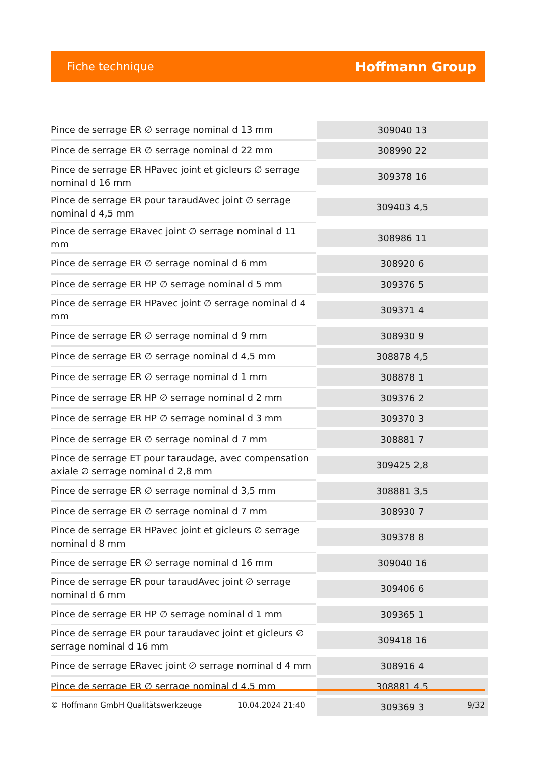Fiche technique
Hoffmann Group
| Pince de serrage ER ∅ serrage nominal d 13 mm | 309040 13 |
| Pince de serrage ER ∅ serrage nominal d 22 mm | 308990 22 |
| Pince de serrage ER HPavec joint et gicleurs ∅ serrage nominal d 16 mm | 309378 16 |
| Pince de serrage ER pour taraudAvec joint ∅ serrage nominal d 4,5 mm | 309403 4,5 |
| Pince de serrage ERavec joint ∅ serrage nominal d 11 mm | 308986 11 |
| Pince de serrage ER ∅ serrage nominal d 6 mm | 308920 6 |
| Pince de serrage ER HP ∅ serrage nominal d 5 mm | 309376 5 |
| Pince de serrage ER HPavec joint ∅ serrage nominal d 4 mm | 309371 4 |
| Pince de serrage ER ∅ serrage nominal d 9 mm | 308930 9 |
| Pince de serrage ER ∅ serrage nominal d 4,5 mm | 308878 4,5 |
| Pince de serrage ER ∅ serrage nominal d 1 mm | 308878 1 |
| Pince de serrage ER HP ∅ serrage nominal d 2 mm | 309376 2 |
| Pince de serrage ER HP ∅ serrage nominal d 3 mm | 309370 3 |
| Pince de serrage ER ∅ serrage nominal d 7 mm | 308881 7 |
| Pince de serrage ET pour taraudage, avec compensation axiale ∅ serrage nominal d 2,8 mm | 309425 2,8 |
| Pince de serrage ER ∅ serrage nominal d 3,5 mm | 308881 3,5 |
| Pince de serrage ER ∅ serrage nominal d 7 mm | 308930 7 |
| Pince de serrage ER HPavec joint et gicleurs ∅ serrage nominal d 8 mm | 309378 8 |
| Pince de serrage ER ∅ serrage nominal d 16 mm | 309040 16 |
| Pince de serrage ER pour taraudAvec joint ∅ serrage nominal d 6 mm | 309406 6 |
| Pince de serrage ER HP ∅ serrage nominal d 1 mm | 309365 1 |
| Pince de serrage ER pour taraudavec joint et gicleurs ∅ serrage nominal d 16 mm | 309418 16 |
| Pince de serrage ERavec joint ∅ serrage nominal d 4 mm | 308916 4 |
| Pince de serrage ER ∅ serrage nominal d 4,5 mm | 308881 4,5 |
| | 309369 3 |
© Hoffmann GmbH Qualitätswerkzeuge 10.04.2024 21:40 9/32